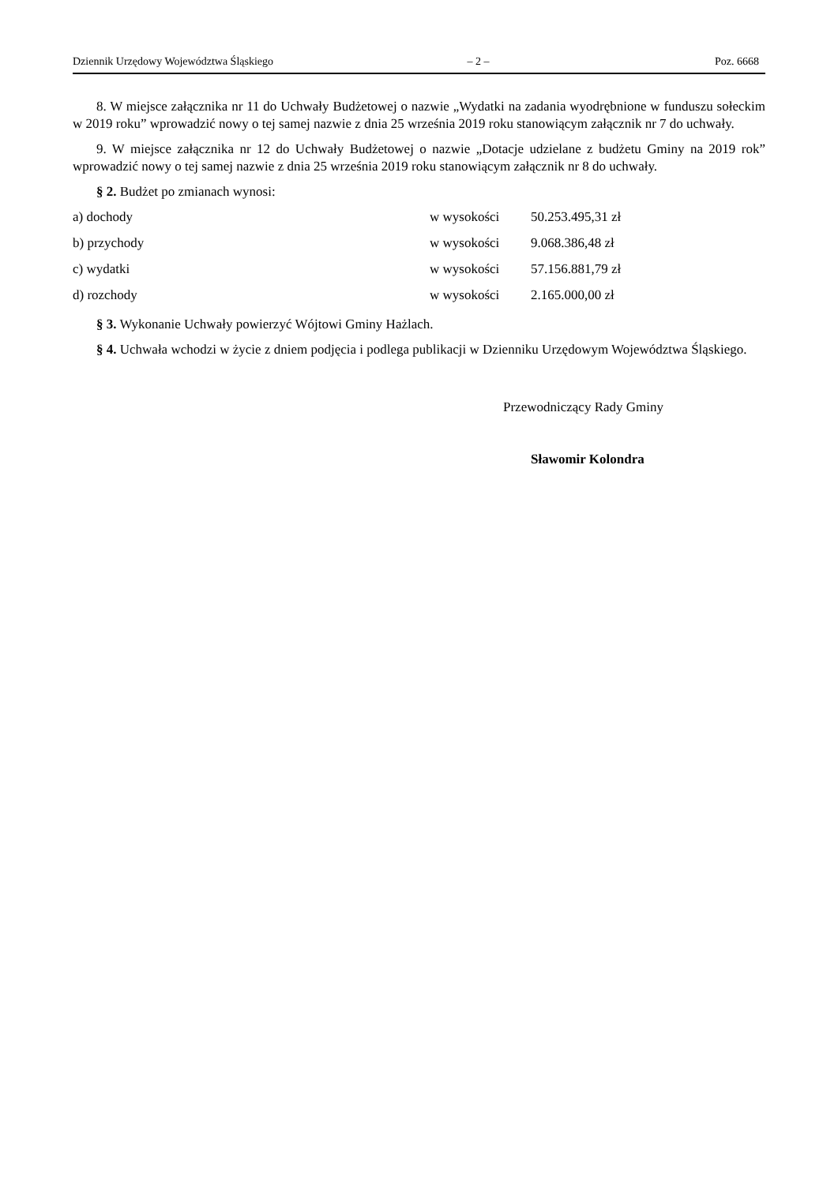Dziennik Urzędowy Województwa Śląskiego – 2 – Poz. 6668
8. W miejsce załącznika nr 11 do Uchwały Budżetowej o nazwie „Wydatki na zadania wyodrębnione w funduszu sołeckim w 2019 roku” wprowadzić nowy o tej samej nazwie z dnia 25 września 2019 roku stanowiącym załącznik nr 7 do uchwały.
9. W miejsce załącznika nr 12 do Uchwały Budżetowej o nazwie „Dotacje udzielane z budżetu Gminy na 2019 rok” wprowadzić nowy o tej samej nazwie z dnia 25 września 2019 roku stanowiącym załącznik nr 8 do uchwały.
§ 2. Budżet po zmianach wynosi:
| a) dochody | w wysokości | 50.253.495,31 zł |
| b) przychody | w wysokości | 9.068.386,48 zł |
| c) wydatki | w wysokości | 57.156.881,79 zł |
| d) rozchody | w wysokości | 2.165.000,00 zł |
§ 3. Wykonanie Uchwały powierzyć Wójtowi Gminy Hażlach.
§ 4. Uchwała wchodzi w życie z dniem podjęcia i podlega publikacji w Dzienniku Urzędowym Województwa Śląskiego.
Przewodniczący Rady Gminy
Sławomir Kolondra